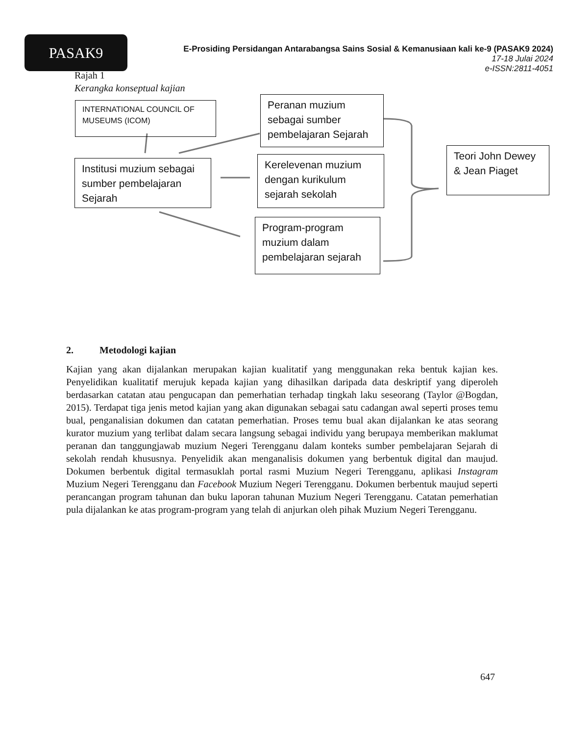PASAK9
E-Prosiding Persidangan Antarabangsa Sains Sosial & Kemanusiaan kali ke-9 (PASAK9 2024)
17-18 Julai 2024
e-ISSN:2811-4051
Rajah 1
Kerangka konseptual kajian
INTERNATIONAL COUNCIL OF MUSEUMS (ICOM)
Peranan muzium sebagai sumber pembelajaran Sejarah
Institusi muzium sebagai sumber pembelajaran Sejarah
Kerelevenan muzium dengan kurikulum sejarah sekolah
Teori John Dewey & Jean Piaget
Program-program muzium dalam pembelajaran sejarah
2. Metodologi kajian
Kajian yang akan dijalankan merupakan kajian kualitatif yang menggunakan reka bentuk kajian kes. Penyelidikan kualitatif merujuk kepada kajian yang dihasilkan daripada data deskriptif yang diperoleh berdasarkan catatan atau pengucapan dan pemerhatian terhadap tingkah laku seseorang (Taylor @Bogdan, 2015). Terdapat tiga jenis metod kajian yang akan digunakan sebagai satu cadangan awal seperti proses temu bual, penganalisian dokumen dan catatan pemerhatian. Proses temu bual akan dijalankan ke atas seorang kurator muzium yang terlibat dalam secara langsung sebagai individu yang berupaya memberikan maklumat peranan dan tanggungjawab muzium Negeri Terengganu dalam konteks sumber pembelajaran Sejarah di sekolah rendah khususnya. Penyelidik akan menganalisis dokumen yang berbentuk digital dan maujud. Dokumen berbentuk digital termasuklah portal rasmi Muzium Negeri Terengganu, aplikasi Instagram Muzium Negeri Terengganu dan Facebook Muzium Negeri Terengganu. Dokumen berbentuk maujud seperti perancangan program tahunan dan buku laporan tahunan Muzium Negeri Terengganu. Catatan pemerhatian pula dijalankan ke atas program-program yang telah di anjurkan oleh pihak Muzium Negeri Terengganu.
647